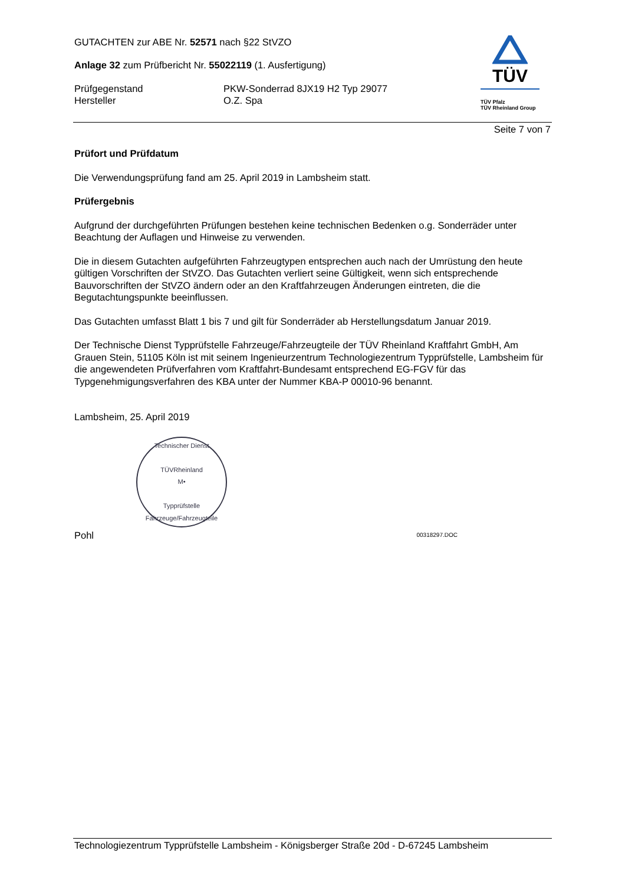GUTACHTEN zur ABE Nr. 52571 nach §22 StVZO
Anlage 32 zum Prüfbericht Nr. 55022119 (1. Ausfertigung)
Prüfgegenstand PKW-Sonderrad 8JX19 H2 Typ 29077
Hersteller O.Z. Spa
TÜV
TÜV Pfalz
TÜV Rheinland Group
Seite 7 von 7
Prüfort und Prüfdatum
Die Verwendungsprüfung fand am 25. April 2019 in Lambsheim statt.
Prüfergebnis
Aufgrund der durchgeführten Prüfungen bestehen keine technischen Bedenken o.g. Sonderräder unter Beachtung der Auflagen und Hinweise zu verwenden.
Die in diesem Gutachten aufgeführten Fahrzeugtypen entsprechen auch nach der Umrüstung den heute gültigen Vorschriften der StVZO. Das Gutachten verliert seine Gültigkeit, wenn sich entsprechende Bauvorschriften der StVZO ändern oder an den Kraftfahrzeugen Änderungen eintreten, die die Begutachtungspunkte beeinflussen.
Das Gutachten umfasst Blatt 1 bis 7 und gilt für Sonderräder ab Herstellungsdatum Januar 2019.
Der Technische Dienst Typprüfstelle Fahrzeuge/Fahrzeugteile der TÜV Rheinland Kraftfahrt GmbH, Am Grauen Stein, 51105 Köln ist mit seinem Ingenieurzentrum Technologiezentrum Typprüfstelle, Lambsheim für die angewendeten Prüfverfahren vom Kraftfahrt-Bundesamt entsprechend EG-FGV für das Typgenehmigungsverfahren des KBA unter der Nummer KBA-P 00010-96 benannt.
Lambsheim, 25. April 2019
Technischer Dienst
TÜVRheinland
M•
Typprüfstelle Fahrzeuge/Fahrzeugteile
Pohl 00318297.DOC
Technologiezentrum Typprüfstelle Lambsheim - Königsberger Straße 20d - D-67245 Lambsheim